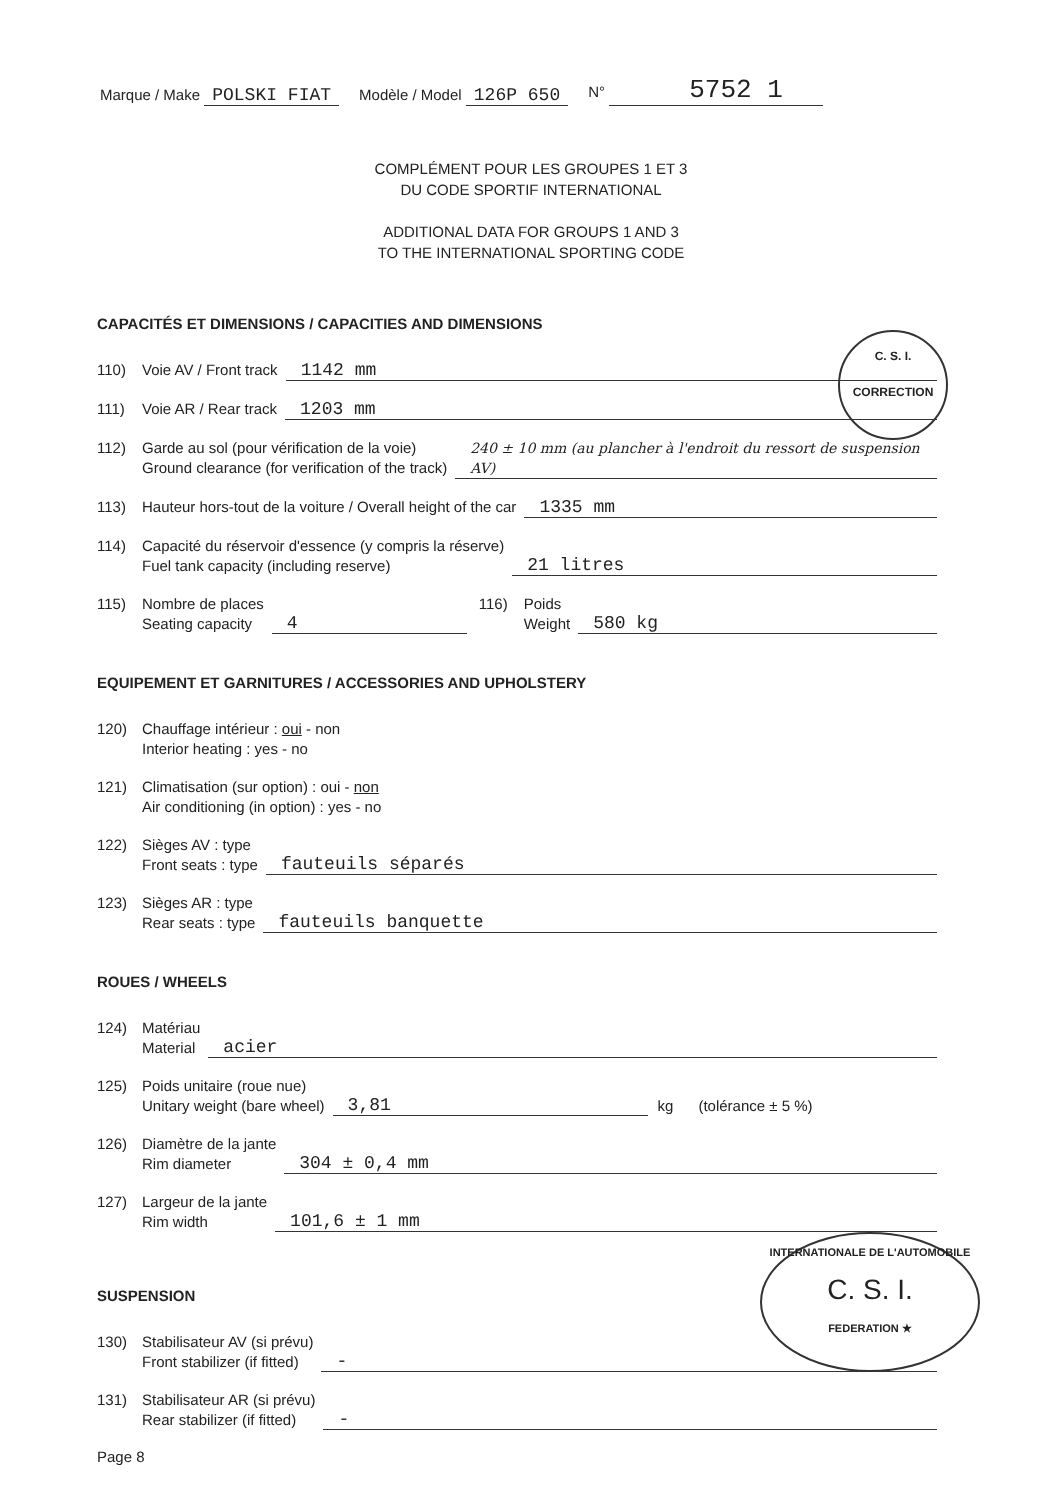Marque / Make POLSKI FIAT Modèle / Model 126P 650 N° 5752 1
COMPLÉMENT POUR LES GROUPES 1 ET 3
DU CODE SPORTIF INTERNATIONAL
ADDITIONAL DATA FOR GROUPS 1 AND 3
TO THE INTERNATIONAL SPORTING CODE
CAPACITÉS ET DIMENSIONS / CAPACITIES AND DIMENSIONS
110) Voie AV / Front track 1142 mm
111) Voie AR / Rear track 1203 mm
112) Garde au sol (pour vérification de la voie)
Ground clearance (for verification of the track) 240 ± 10 mm (au plancher à l'endroit du ressort de suspension AV)
113) Hauteur hors-tout de la voiture / Overall height of the car 1335 mm
114) Capacité du réservoir d'essence (y compris la réserve)
Fuel tank capacity (including reserve) 21 litres
115) Nombre de places
Seating capacity 4 116) Poids
Weight 580 kg
EQUIPEMENT ET GARNITURES / ACCESSORIES AND UPHOLSTERY
120) Chauffage intérieur : oui - non
Interior heating : yes - no
121) Climatisation (sur option) : oui - non
Air conditioning (in option) : yes - no
122) Sièges AV : type
Front seats : type fauteuils séparés
123) Sièges AR : type
Rear seats : type fauteuils banquette
ROUES / WHEELS
124) Matériau
Material acier
125) Poids unitaire (roue nue)
Unitary weight (bare wheel) 3,81 kg (tolérance ± 5 %)
126) Diamètre de la jante
Rim diameter 304 ± 0,4 mm
127) Largeur de la jante
Rim width 101,6 ± 1 mm
SUSPENSION
130) Stabilisateur AV (si prévu)
Front stabilizer (if fitted) -
131) Stabilisateur AR (si prévu)
Rear stabilizer (if fitted) -
Page 8
C. S. I.
CORRECTION
INTERNATIONALE DE L'AUTOMOBILE
C. S. I.
FEDERATION ★